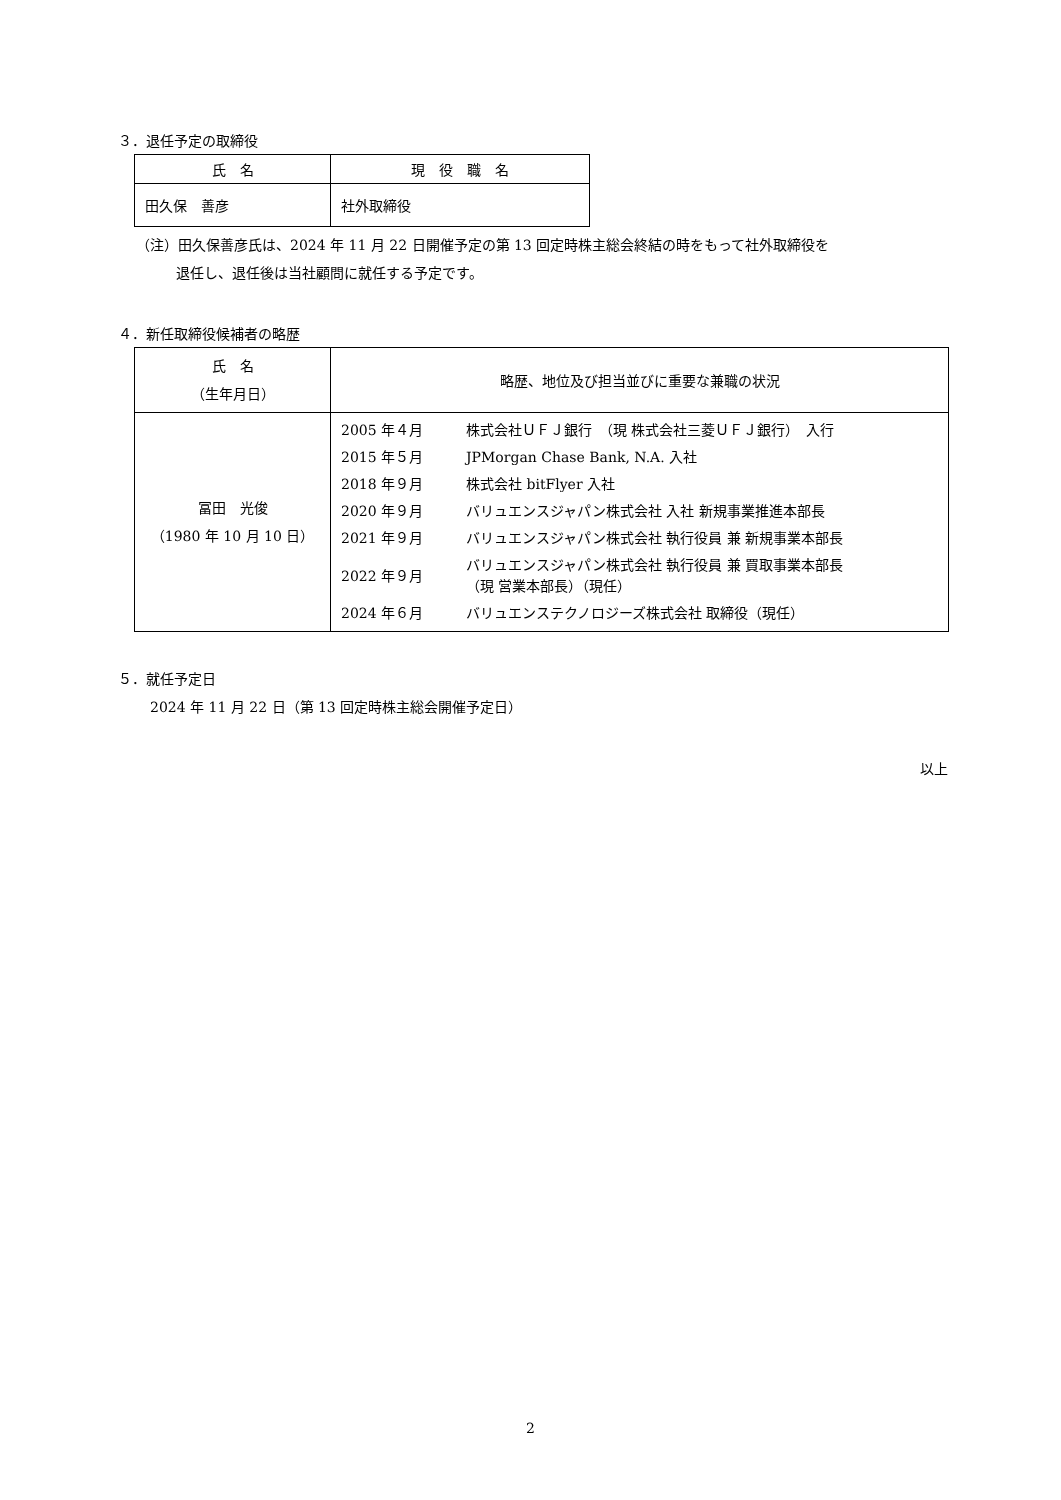３．退任予定の取締役
| 氏 名 | 現 役 職 名 |
| --- | --- |
| 田久保 善彦 | 社外取締役 |
（注）田久保善彦氏は、2024 年 11 月 22 日開催予定の第 13 回定時株主総会終結の時をもって社外取締役を
退任し、退任後は当社顧問に就任する予定です。
４．新任取締役候補者の略歴
| 氏 名 （生年月日） | 略歴、地位及び担当並びに重要な兼職の状況 |
| --- | --- |
| 冨田 光俊 （1980 年 10 月 10 日） | / 2005 年４月 / 株式会社ＵＦＪ銀行 （現 株式会社三菱ＵＦＪ銀行） 入行 / / 2015 年５月 / JPMorgan Chase Bank, N.A. 入社 / / 2018 年９月 / 株式会社 bitFlyer 入社 / / 2020 年９月 / バリュエンスジャパン株式会社 入社 新規事業推進本部長 / / 2021 年９月 / バリュエンスジャパン株式会社 執行役員 兼 新規事業本部長 / / 2022 年９月 / バリュエンスジャパン株式会社 執行役員 兼 買取事業本部長 （現 営業本部長）（現任） / / 2024 年６月 / バリュエンステクノロジーズ株式会社 取締役（現任） / |
５．就任予定日
2024 年 11 月 22 日（第 13 回定時株主総会開催予定日）
以上
2